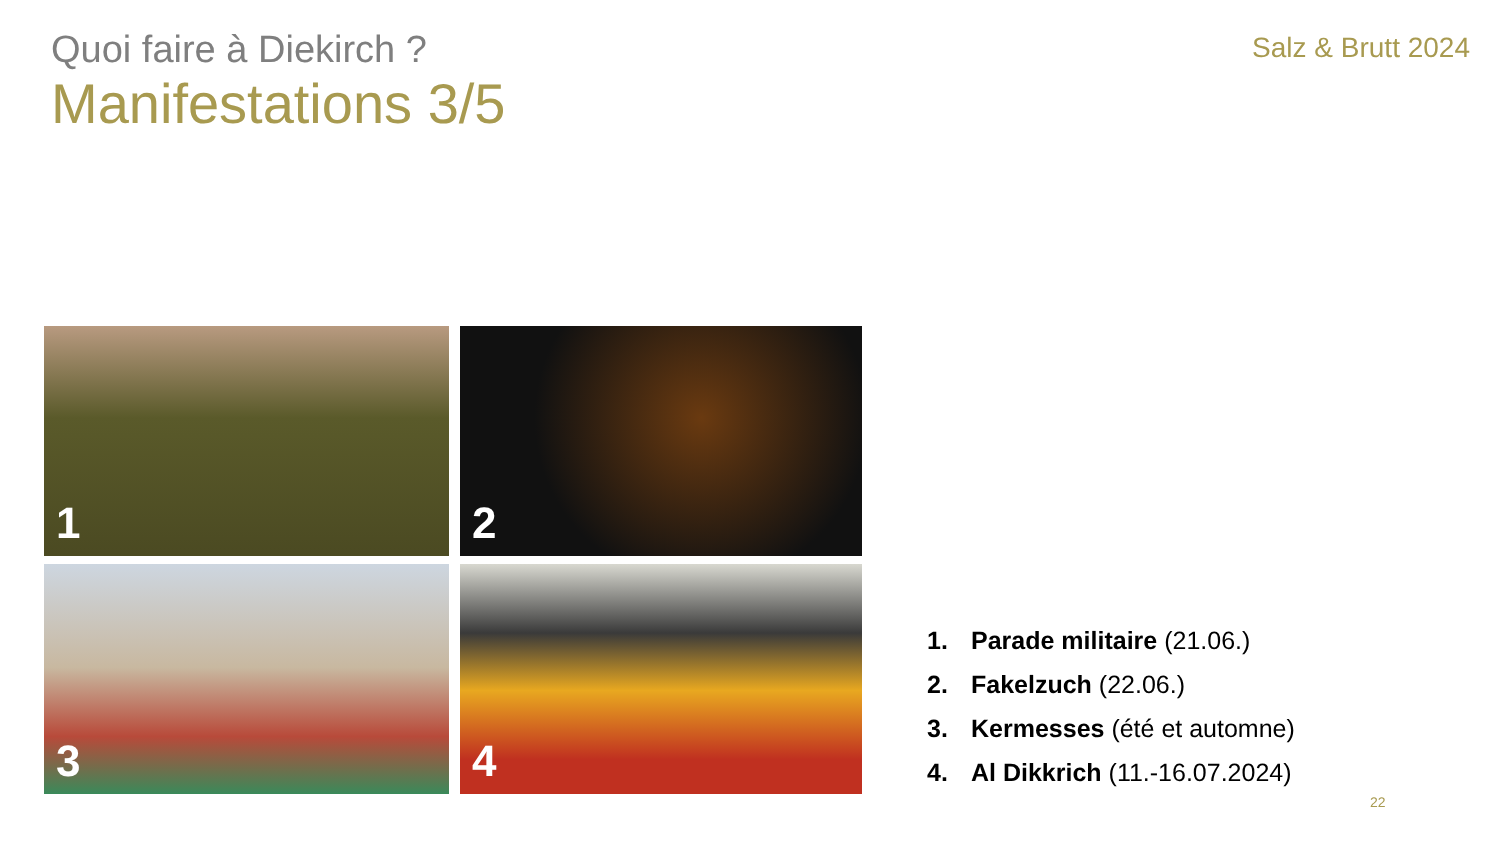Quoi faire à Diekirch ?
Salz & Brutt 2024
Manifestations 3/5
1
2
3
4
1. Parade militaire (21.06.)
2. Fakelzuch (22.06.)
3. Kermesses (été et automne)
4. Al Dikkrich (11.-16.07.2024)
22